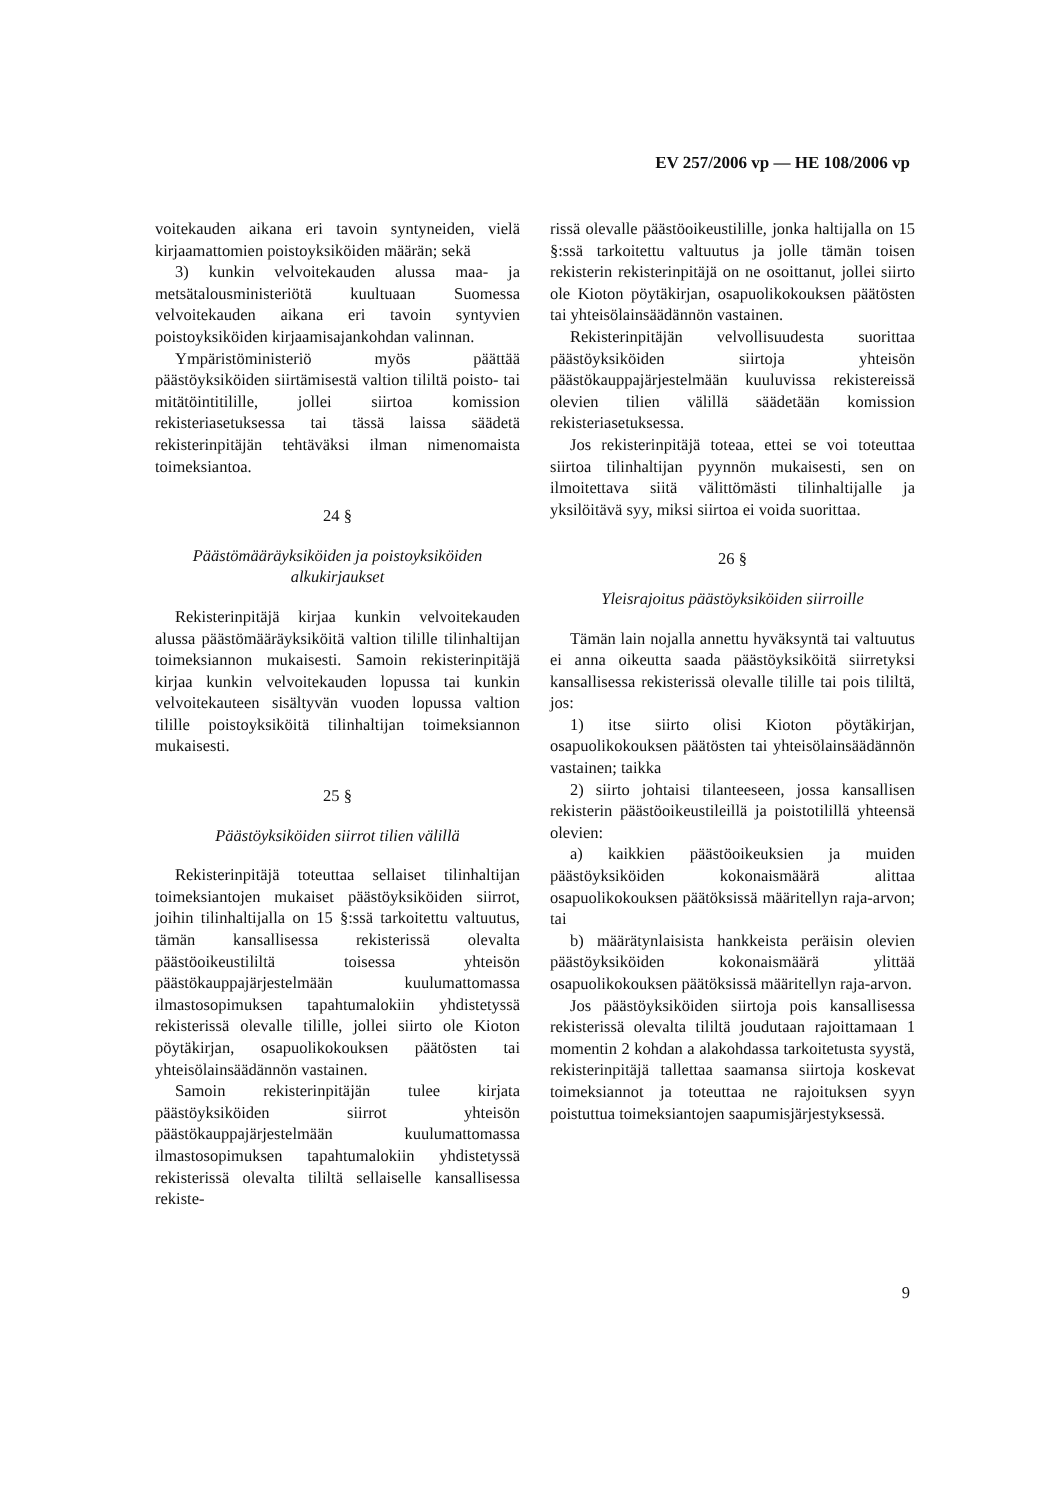EV 257/2006 vp — HE 108/2006 vp
voitekauden aikana eri tavoin syntyneiden, vielä kirjaamattomien poistoyksiköiden määrän; sekä
3) kunkin velvoitekauden alussa maa- ja metsätalousministeriötä kuultuaan Suomessa velvoitekauden aikana eri tavoin syntyvien poistoyksiköiden kirjaamisajankohdan valinnan.
Ympäristöministeriö myös päättää päästöyksiköiden siirtämisestä valtion tililtä poisto- tai mitätöintitilille, jollei siirtoa komission rekisteriasetuksessa tai tässä laissa säädetä rekisterinpitäjän tehtäväksi ilman nimenomaista toimeksiantoa.
24 §
Päästömääräyksiköiden ja poistoyksiköiden alkukirjaukset
Rekisterinpitäjä kirjaa kunkin velvoitekauden alussa päästömääräyksiköitä valtion tilille tilinhaltijan toimeksiannon mukaisesti. Samoin rekisterinpitäjä kirjaa kunkin velvoitekauden lopussa tai kunkin velvoitekauteen sisältyvän vuoden lopussa valtion tilille poistoyksiköitä tilinhaltijan toimeksiannon mukaisesti.
25 §
Päästöyksiköiden siirrot tilien välillä
Rekisterinpitäjä toteuttaa sellaiset tilinhaltijan toimeksiantojen mukaiset päästöyksiköiden siirrot, joihin tilinhaltijalla on 15 §:ssä tarkoitettu valtuutus, tämän kansallisessa rekisterissä olevalta päästöoikeustililtä toisessa yhteisön päästökauppajärjestelmään kuulumattomassa ilmastosopimuksen tapahtumalokiin yhdistetyssä rekisterissä olevalle tilille, jollei siirto ole Kioton pöytäkirjan, osapuolikokouksen päätösten tai yhteisölainsäädännön vastainen.
Samoin rekisterinpitäjän tulee kirjata päästöyksiköiden siirrot yhteisön päästökauppajärjestelmään kuulumattomassa ilmastosopimuksen tapahtumalokiin yhdistetyssä rekisterissä olevalta tililtä sellaiselle kansallisessa rekiste-
rissä olevalle päästöoikeustilille, jonka haltijalla on 15 §:ssä tarkoitettu valtuutus ja jolle tämän toisen rekisterin rekisterinpitäjä on ne osoittanut, jollei siirto ole Kioton pöytäkirjan, osapuolikokouksen päätösten tai yhteisölainsäädännön vastainen.
Rekisterinpitäjän velvollisuudesta suorittaa päästöyksiköiden siirtoja yhteisön päästökauppajärjestelmään kuuluvissa rekistereissä olevien tilien välillä säädetään komission rekisteriasetuksessa.
Jos rekisterinpitäjä toteaa, ettei se voi toteuttaa siirtoa tilinhaltijan pyynnön mukaisesti, sen on ilmoitettava siitä välittömästi tilinhaltijalle ja yksilöitävä syy, miksi siirtoa ei voida suorittaa.
26 §
Yleisrajoitus päästöyksiköiden siirroille
Tämän lain nojalla annettu hyväksyntä tai valtuutus ei anna oikeutta saada päästöyksiköitä siirretyksi kansallisessa rekisterissä olevalle tilille tai pois tililtä, jos:
1) itse siirto olisi Kioton pöytäkirjan, osapuolikokouksen päätösten tai yhteisölainsäädännön vastainen; taikka
2) siirto johtaisi tilanteeseen, jossa kansallisen rekisterin päästöoikeustileillä ja poistotilillä yhteensä olevien:
a) kaikkien päästöoikeuksien ja muiden päästöyksiköiden kokonaismäärä alittaa osapuolikokouksen päätöksissä määritellyn raja-arvon; tai
b) määrätynlaisista hankkeista peräisin olevien päästöyksiköiden kokonaismäärä ylittää osapuolikokouksen päätöksissä määritellyn raja-arvon.
Jos päästöyksiköiden siirtoja pois kansallisessa rekisterissä olevalta tililtä joudutaan rajoittamaan 1 momentin 2 kohdan a alakohdassa tarkoitetusta syystä, rekisterinpitäjä tallettaa saamansa siirtoja koskevat toimeksiannot ja toteuttaa ne rajoituksen syyn poistuttua toimeksiantojen saapumisjärjestyksessä.
9